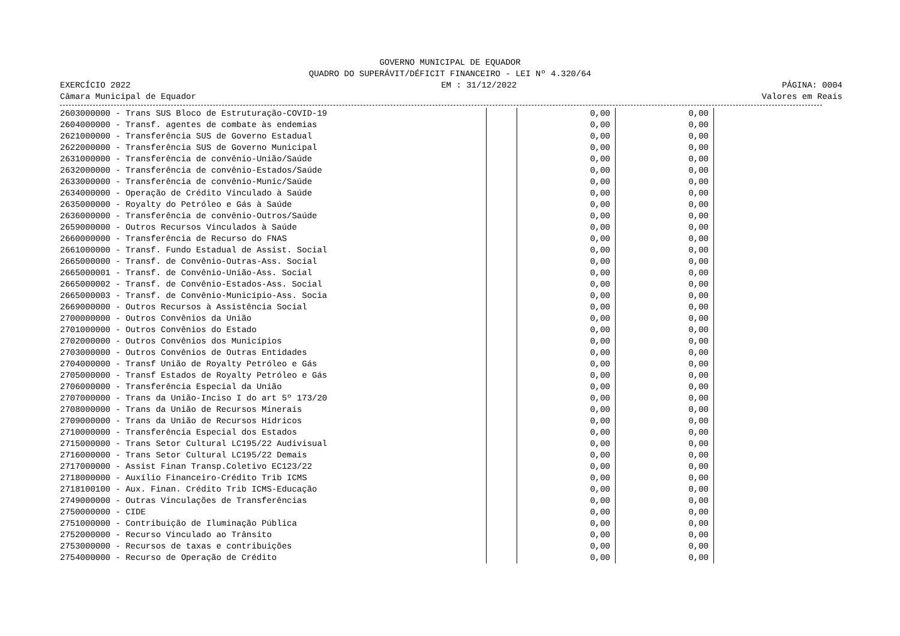GOVERNO MUNICIPAL DE EQUADOR
QUADRO DO SUPERÁVIT/DÉFICIT FINANCEIRO - LEI Nº 4.320/64
EXERCÍCIO 2022
Câmara Municipal de Equador
EM : 31/12/2022
PÁGINA: 0004
Valores em Reais
| 2603000000 - Trans SUS Bloco de Estruturação-COVID-19 | | | 0,00 | 0,00 |
| 2604000000 - Transf. agentes de combate às endemias | | | 0,00 | 0,00 |
| 2621000000 - Transferência SUS de Governo Estadual | | | 0,00 | 0,00 |
| 2622000000 - Transferência SUS de Governo Municipal | | | 0,00 | 0,00 |
| 2631000000 - Transferência de convênio-União/Saúde | | | 0,00 | 0,00 |
| 2632000000 - Transferência de convênio-Estados/Saúde | | | 0,00 | 0,00 |
| 2633000000 - Transferência de convênio-Munic/Saúde | | | 0,00 | 0,00 |
| 2634000000 - Operação de Crédito Vinculado à Saúde | | | 0,00 | 0,00 |
| 2635000000 - Royalty do Petróleo e Gás à Saúde | | | 0,00 | 0,00 |
| 2636000000 - Transferência de convênio-Outros/Saúde | | | 0,00 | 0,00 |
| 2659000000 - Outros Recursos Vinculados à Saúde | | | 0,00 | 0,00 |
| 2660000000 - Transferência de Recurso do FNAS | | | 0,00 | 0,00 |
| 2661000000 - Transf. Fundo Estadual de Assist. Social | | | 0,00 | 0,00 |
| 2665000000 - Transf. de Convênio-Outras-Ass. Social | | | 0,00 | 0,00 |
| 2665000001 - Transf. de Convênio-União-Ass. Social | | | 0,00 | 0,00 |
| 2665000002 - Transf. de Convênio-Estados-Ass. Social | | | 0,00 | 0,00 |
| 2665000003 - Transf. de Convênio-Município-Ass. Socia | | | 0,00 | 0,00 |
| 2669000000 - Outros Recursos à Assistência Social | | | 0,00 | 0,00 |
| 2700000000 - Outros Convênios da União | | | 0,00 | 0,00 |
| 2701000000 - Outros Convênios do Estado | | | 0,00 | 0,00 |
| 2702000000 - Outros Convênios dos Municípios | | | 0,00 | 0,00 |
| 2703000000 - Outros Convênios de Outras Entidades | | | 0,00 | 0,00 |
| 2704000000 - Transf União de Royalty Petróleo e Gás | | | 0,00 | 0,00 |
| 2705000000 - Transf Estados de Royalty Petróleo e Gás | | | 0,00 | 0,00 |
| 2706000000 - Transferência Especial da União | | | 0,00 | 0,00 |
| 2707000000 - Trans da União-Inciso I do art 5º 173/20 | | | 0,00 | 0,00 |
| 2708000000 - Trans da União de Recursos Minerais | | | 0,00 | 0,00 |
| 2709000000 - Trans da União de Recursos Hídricos | | | 0,00 | 0,00 |
| 2710000000 - Transferência Especial dos Estados | | | 0,00 | 0,00 |
| 2715000000 - Trans Setor Cultural LC195/22 Audivisual | | | 0,00 | 0,00 |
| 2716000000 - Trans Setor Cultural LC195/22 Demais | | | 0,00 | 0,00 |
| 2717000000 - Assist Finan Transp.Coletivo EC123/22 | | | 0,00 | 0,00 |
| 2718000000 - Auxílio Financeiro-Crédito Trib ICMS | | | 0,00 | 0,00 |
| 2718100100 - Aux. Finan. Crédito Trib ICMS-Educação | | | 0,00 | 0,00 |
| 2749000000 - Outras Vinculações de Transferências | | | 0,00 | 0,00 |
| 2750000000 - CIDE | | | 0,00 | 0,00 |
| 2751000000 - Contribuição de Iluminação Pública | | | 0,00 | 0,00 |
| 2752000000 - Recurso Vinculado ao Trânsito | | | 0,00 | 0,00 |
| 2753000000 - Recursos de taxas e contribuições | | | 0,00 | 0,00 |
| 2754000000 - Recurso de Operação de Crédito | | | 0,00 | 0,00 |